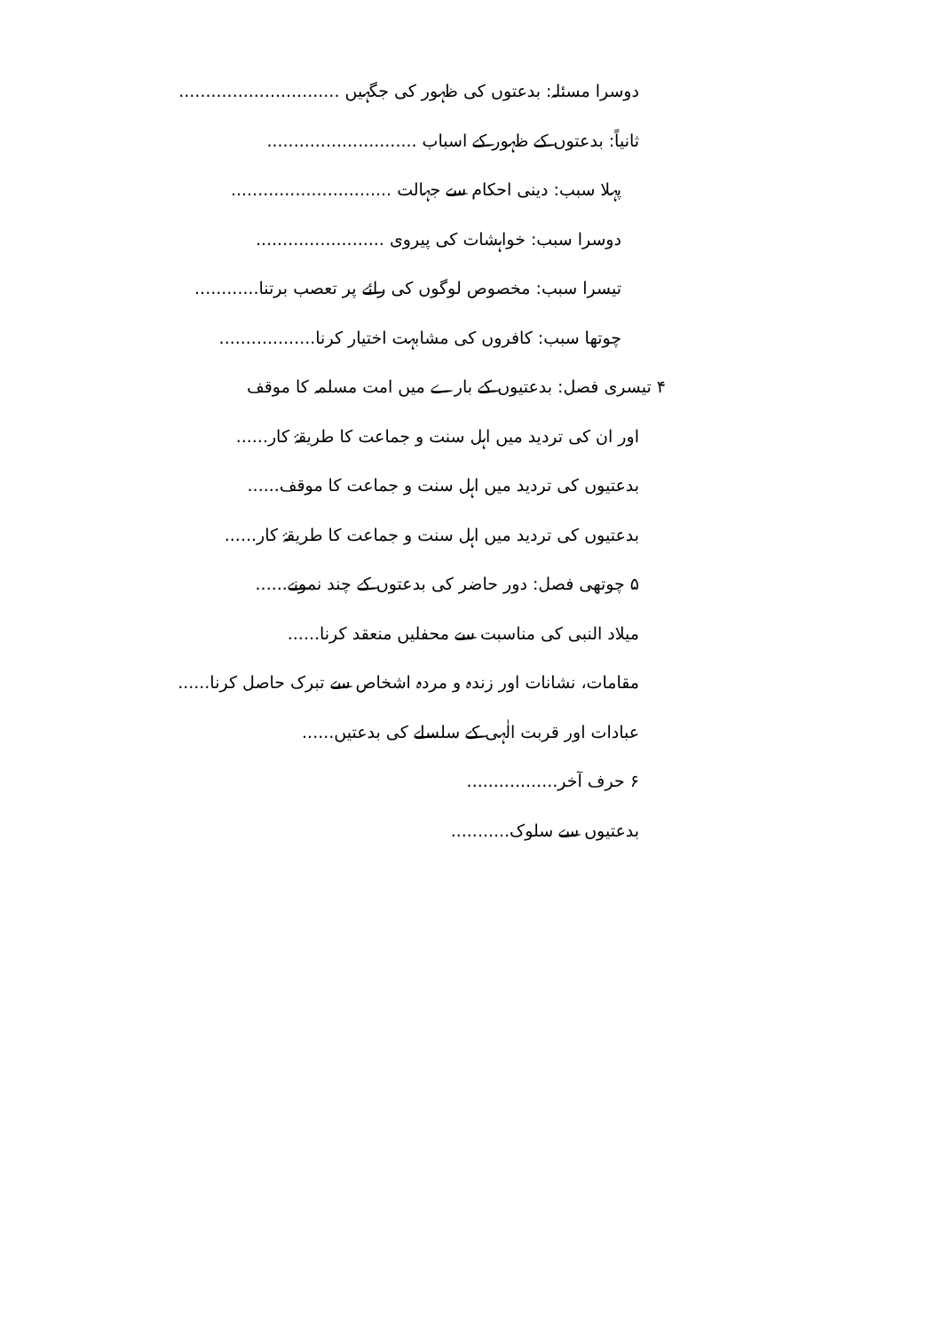دوسرا مسئلہ: بدعتوں کی ظہور کی جگہیں ..............................
ثانیاً: بدعتوں کے ظہور کے اسباب ............................
پہلا سبب: دینی احکام سے جہالت ..............................
دوسرا سبب: خواہشات کی پیروی ........................
تیسرا سبب: مخصوص لوگوں کی رائے پر تعصب برتنا............
چوتھا سبب: کافروں کی مشابہت اختیار کرنا..................
۴ تیسری فصل: بدعتیوں کے بارے میں امت مسلمہ کا موقف
اور ان کی تردید میں اہل سنت و جماعت کا طریقۂ کار......
بدعتیوں کی تردید میں اہل سنت و جماعت کا موقف......
بدعتیوں کی تردید میں اہل سنت و جماعت کا طریقۂ کار......
۵ چوتھی فصل: دور حاضر کی بدعتوں کے چند نمونے......
میلاد النبی کی مناسبت سے محفلیں منعقد کرنا......
مقامات، نشانات اور زندہ و مردہ اشخاص سے تبرک حاصل کرنا......
عبادات اور قربت الٰہی کے سلسلے کی بدعتیں......
۶ حرف آخر.................
بدعتیوں سے سلوک...........